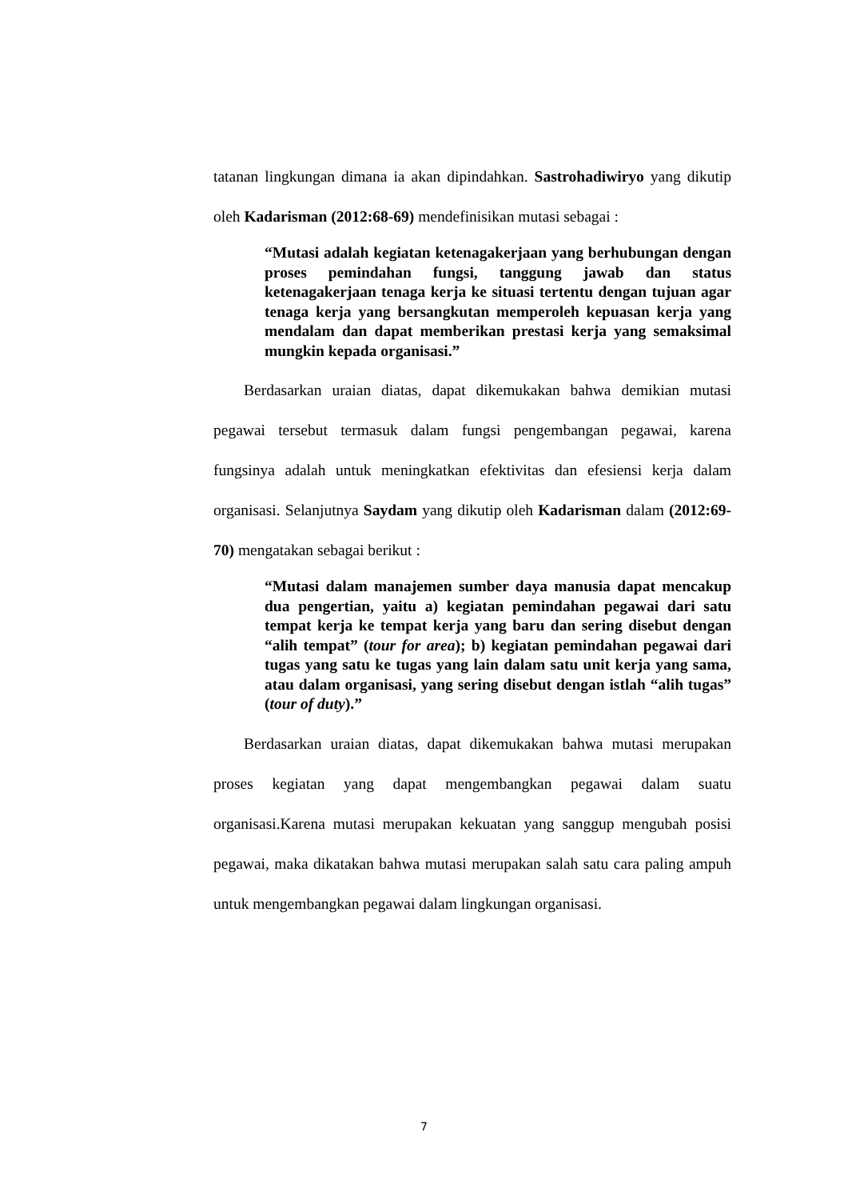tatanan lingkungan dimana ia akan dipindahkan. Sastrohadiwiryo yang dikutip oleh Kadarisman (2012:68-69) mendefinisikan mutasi sebagai :
“Mutasi adalah kegiatan ketenagakerjaan yang berhubungan dengan proses pemindahan fungsi, tanggung jawab dan status ketenagakerjaan tenaga kerja ke situasi tertentu dengan tujuan agar tenaga kerja yang bersangkutan memperoleh kepuasan kerja yang mendalam dan dapat memberikan prestasi kerja yang semaksimal mungkin kepada organisasi.”
Berdasarkan uraian diatas, dapat dikemukakan bahwa demikian mutasi pegawai tersebut termasuk dalam fungsi pengembangan pegawai, karena fungsinya adalah untuk meningkatkan efektivitas dan efesiensi kerja dalam organisasi. Selanjutnya Saydam yang dikutip oleh Kadarisman dalam (2012:69-70) mengatakan sebagai berikut :
“Mutasi dalam manajemen sumber daya manusia dapat mencakup dua pengertian, yaitu a) kegiatan pemindahan pegawai dari satu tempat kerja ke tempat kerja yang baru dan sering disebut dengan “alih tempat” (tour for area); b) kegiatan pemindahan pegawai dari tugas yang satu ke tugas yang lain dalam satu unit kerja yang sama, atau dalam organisasi, yang sering disebut dengan istlah “alih tugas” (tour of duty).”
Berdasarkan uraian diatas, dapat dikemukakan bahwa mutasi merupakan proses kegiatan yang dapat mengembangkan pegawai dalam suatu organisasi.Karena mutasi merupakan kekuatan yang sanggup mengubah posisi pegawai, maka dikatakan bahwa mutasi merupakan salah satu cara paling ampuh untuk mengembangkan pegawai dalam lingkungan organisasi.
7